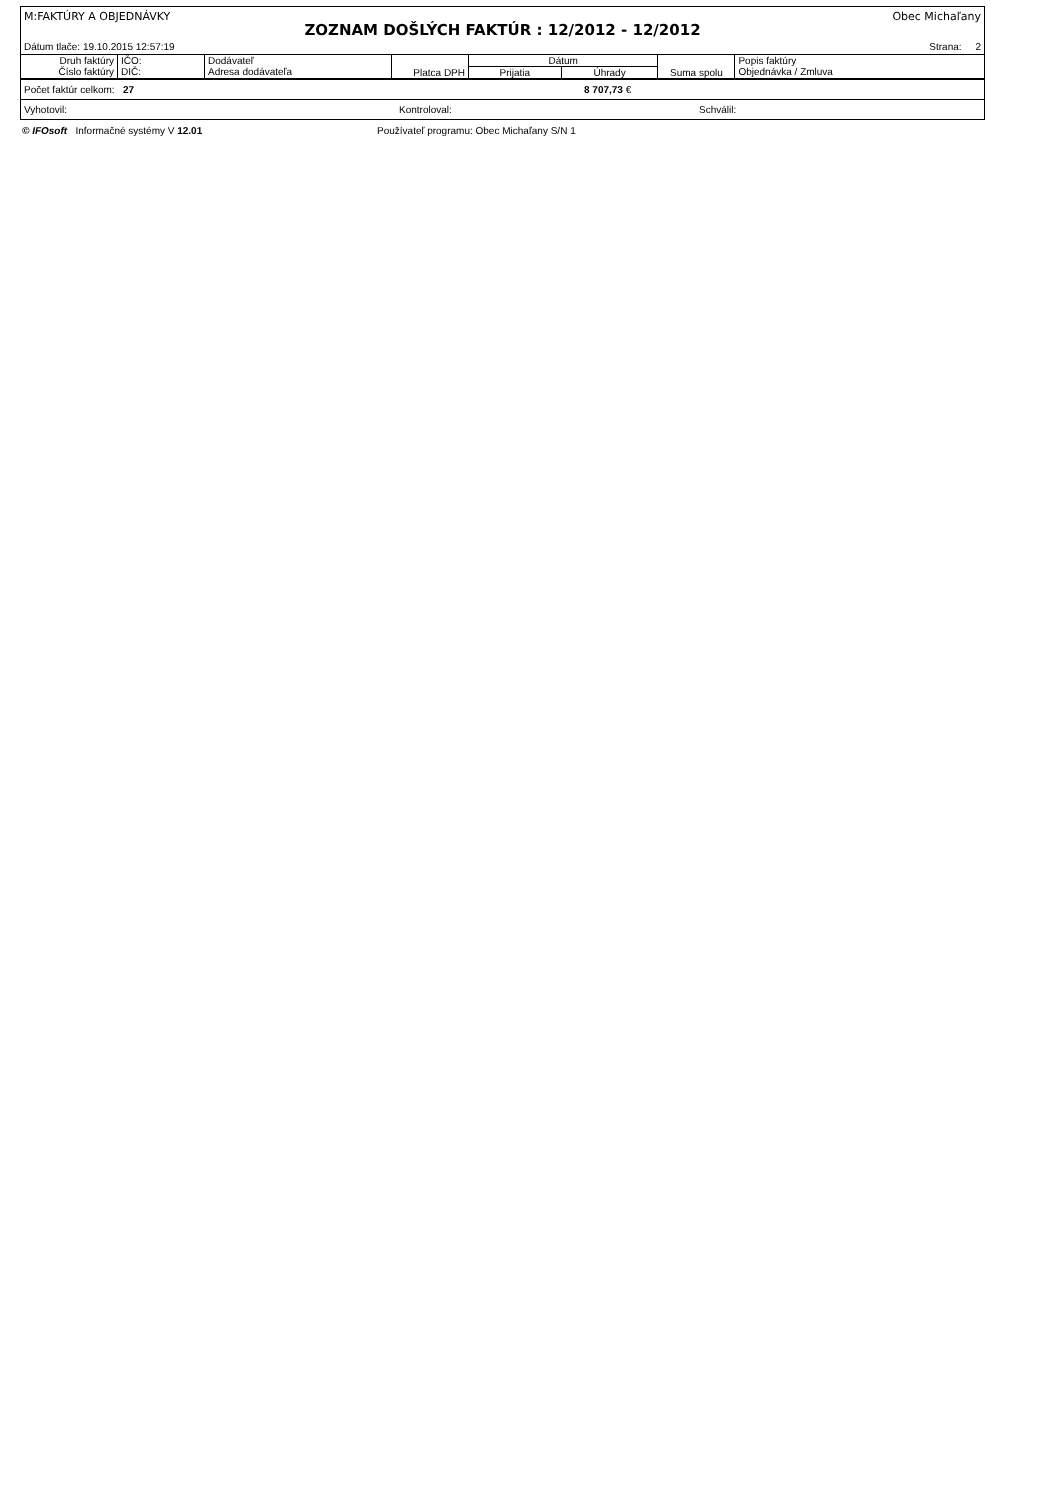M:FAKTÚRY A OBJEDNÁVKY Obec Michaľany
ZOZNAM DOŠLÝCH FAKTÚR : 12/2012 - 12/2012
Dátum tlače: 19.10.2015 12:57:19 Strana: 2
| Druh faktúry Číslo faktúry | IČO: DIČ: | Dodávateľ Adresa dodávateľa | Platca DPH | Dátum | | Suma spolu | Popis faktúry Objednávka / Zmluva |
| --- | --- | --- | --- | --- | --- | --- | --- |
| | | | | Prijatia | Úhrady | | |
Počet faktúr celkom: 27 8 707,73 €
Vyhotovil: Kontroloval: Schválil:
© IFOsoft Informačné systémy V 12.01 Používateľ programu: Obec Michaľany S/N 1